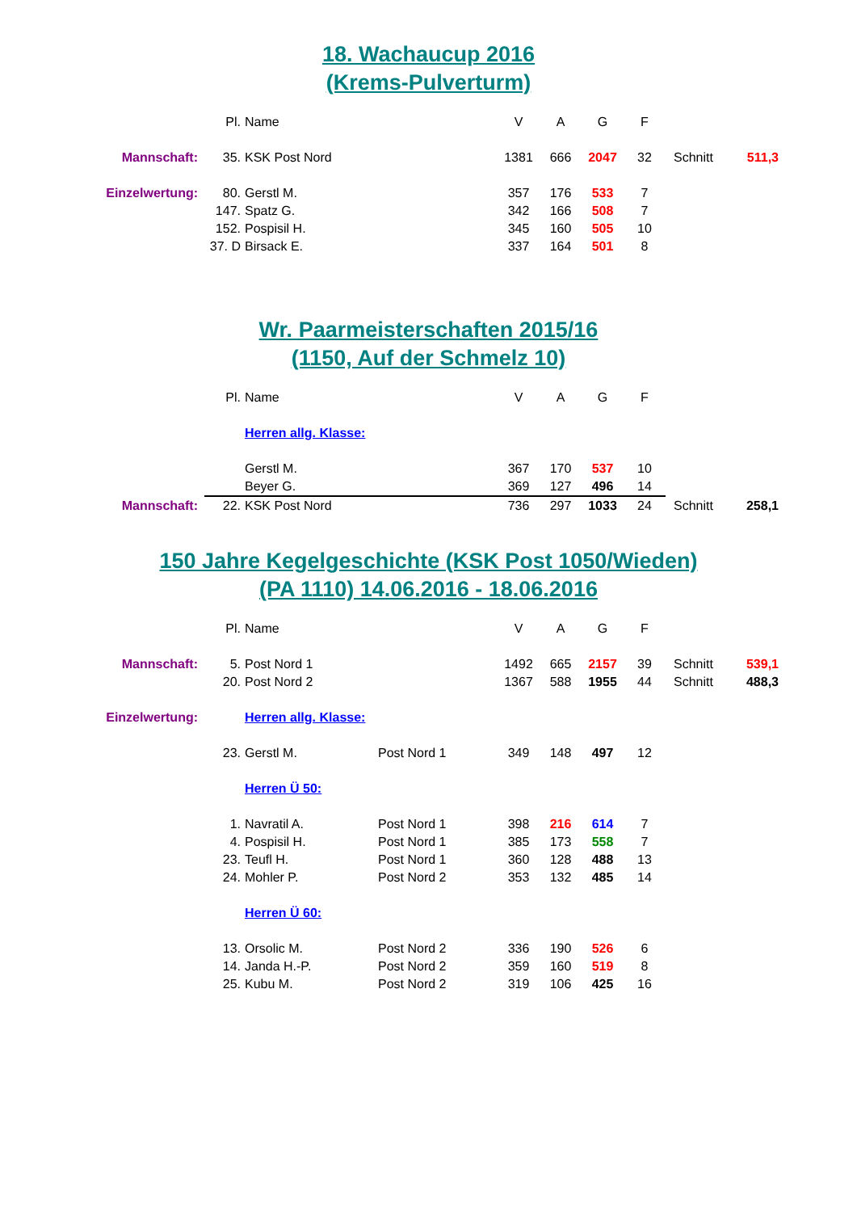18. Wachaucup 2016
(Krems-Pulverturm)
| | Pl. | Name | | V | A | G | F | | |
| Mannschaft: | 35. | KSK Post Nord | | 1381 | 666 | 2047 | 32 | Schnitt | 511,3 |
| Einzelwertung: | 80. | Gerstl M. | | 357 | 176 | 533 | 7 | | |
| | 147. | Spatz G. | | 342 | 166 | 508 | 7 | | |
| | 152. | Pospisil H. | | 345 | 160 | 505 | 10 | | |
| | 37. D | Birsack E. | | 337 | 164 | 501 | 8 | | |
Wr. Paarmeisterschaften 2015/16
(1150, Auf der Schmelz 10)
| | Pl. | Name | | V | A | G | F | | |
| | | Herren allg. Klasse: | | | | | | | |
| | | Gerstl M. | | 367 | 170 | 537 | 10 | | |
| | | Beyer G. | | 369 | 127 | 496 | 14 | | |
| Mannschaft: | 22. | KSK Post Nord | | 736 | 297 | 1033 | 24 | Schnitt | 258,1 |
150 Jahre Kegelgeschichte (KSK Post 1050/Wieden)
(PA 1110) 14.06.2016 - 18.06.2016
| | Pl. | Name | | V | A | G | F | | |
| Mannschaft: | 5. | Post Nord 1 | | 1492 | 665 | 2157 | 39 | Schnitt | 539,1 |
| | 20. | Post Nord 2 | | 1367 | 588 | 1955 | 44 | Schnitt | 488,3 |
| Einzelwertung: | | Herren allg. Klasse: | | | | | | | |
| | 23. | Gerstl M. | Post Nord 1 | 349 | 148 | 497 | 12 | | |
| | | Herren Ü 50: | | | | | | | |
| | 1. | Navratil A. | Post Nord 1 | 398 | 216 | 614 | 7 | | |
| | 4. | Pospisil H. | Post Nord 1 | 385 | 173 | 558 | 7 | | |
| | 23. | Teufl H. | Post Nord 1 | 360 | 128 | 488 | 13 | | |
| | 24. | Mohler P. | Post Nord 2 | 353 | 132 | 485 | 14 | | |
| | | Herren Ü 60: | | | | | | | |
| | 13. | Orsolic M. | Post Nord 2 | 336 | 190 | 526 | 6 | | |
| | 14. | Janda H.-P. | Post Nord 2 | 359 | 160 | 519 | 8 | | |
| | 25. | Kubu M. | Post Nord 2 | 319 | 106 | 425 | 16 | | |